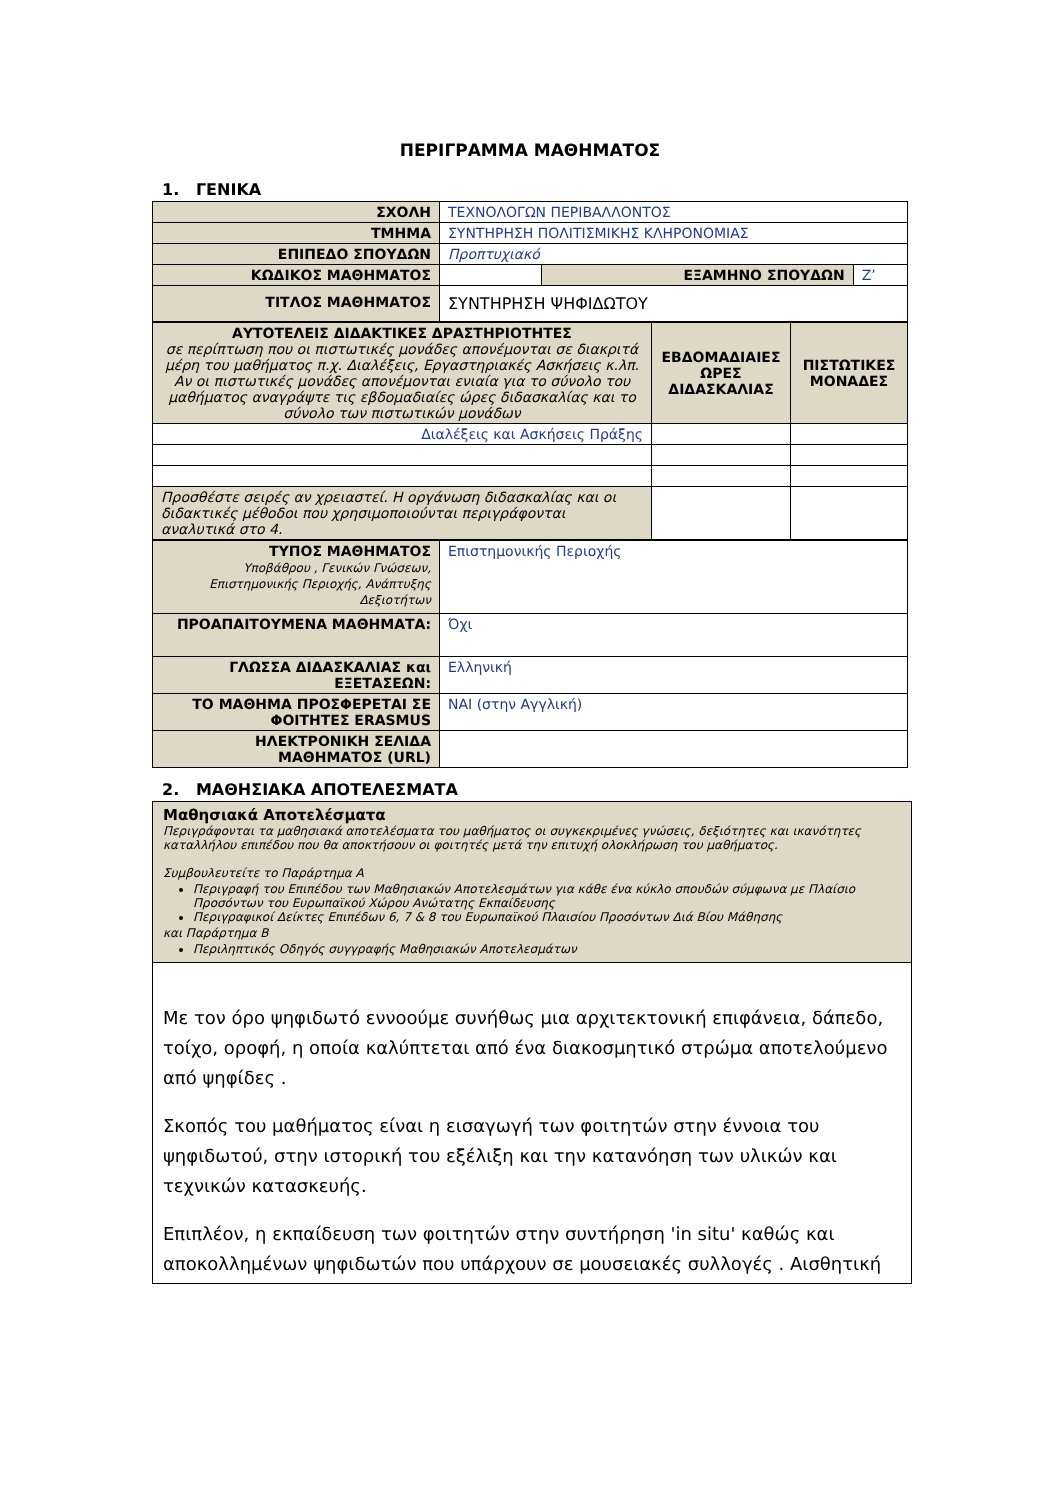ΠΕΡΙΓΡΑΜΜΑ ΜΑΘΗΜΑΤΟΣ
1. ΓΕΝΙΚΑ
| ΣΧΟΛΗ | ΤΕΧΝΟΛΟΓΩΝ ΠΕΡΙΒΑΛΛΟΝΤΟΣ | | |
| ΤΜΗΜΑ | ΣΥΝΤΗΡΗΣΗ ΠΟΛΙΤΙΣΜΙΚΗΣ ΚΛΗΡΟΝΟΜΙΑΣ | | |
| ΕΠΙΠΕΔΟ ΣΠΟΥΔΩΝ | Προπτυχιακό | | |
| ΚΩΔΙΚΟΣ ΜΑΘΗΜΑΤΟΣ | | ΕΞΑΜΗΝΟ ΣΠΟΥΔΩΝ | Ζ’ |
| ΤΙΤΛΟΣ ΜΑΘΗΜΑΤΟΣ | ΣΥΝΤΗΡΗΣΗ ΨΗΦΙΔΩΤΟΥ | | |
| ΑΥΤΟΤΕΛΕΙΣ ΔΙΔΑΚΤΙΚΕΣ ΔΡΑΣΤΗΡΙΟΤΗΤΕΣ σε περίπτωση που οι πιστωτικές μονάδες απονέμονται σε διακριτά μέρη του μαθήματος π.χ. Διαλέξεις, Εργαστηριακές Ασκήσεις κ.λπ. Αν οι πιστωτικές μονάδες απονέμονται ενιαία για το σύνολο του μαθήματος αναγράψτε τις εβδομαδιαίες ώρες διδασκαλίας και το σύνολο των πιστωτικών μονάδων | ΕΒΔΟΜΑΔΙΑΙΕΣ ΩΡΕΣ ΔΙΔΑΣΚΑΛΙΑΣ | ΠΙΣΤΩΤΙΚΕΣ ΜΟΝΑΔΕΣ |
| Διαλέξεις και Ασκήσεις Πράξης | | |
| Προσθέστε σειρές αν χρειαστεί. Η οργάνωση διδασκαλίας και οι διδακτικές μέθοδοι που χρησιμοποιούνται περιγράφονται αναλυτικά στο 4. | | |
| ΤΥΠΟΣ ΜΑΘΗΜΑΤΟΣ Υποβάθρου , Γενικών Γνώσεων, Επιστημονικής Περιοχής, Ανάπτυξης Δεξιοτήτων | Επιστημονικής Περιοχής |
| ΠΡΟΑΠΑΙΤΟΥΜΕΝΑ ΜΑΘΗΜΑΤΑ: | Όχι |
| ΓΛΩΣΣΑ ΔΙΔΑΣΚΑΛΙΑΣ και ΕΞΕΤΑΣΕΩΝ: | Ελληνική |
| ΤΟ ΜΑΘΗΜΑ ΠΡΟΣΦΕΡΕΤΑΙ ΣΕ ΦΟΙΤΗΤΕΣ ERASMUS | ΝΑΙ (στην Αγγλική) |
| ΗΛΕΚΤΡΟΝΙΚΗ ΣΕΛΙΔΑ ΜΑΘΗΜΑΤΟΣ (URL) | |
2. ΜΑΘΗΣΙΑΚΑ ΑΠΟΤΕΛΕΣΜΑΤΑ
Μαθησιακά Αποτελέσματα
Περιγράφονται τα μαθησιακά αποτελέσματα του μαθήματος οι συγκεκριμένες γνώσεις, δεξιότητες και ικανότητες καταλλήλου επιπέδου που θα αποκτήσουν οι φοιτητές μετά την επιτυχή ολοκλήρωση του μαθήματος.
Συμβουλευτείτε το Παράρτημα Α
Περιγραφή του Επιπέδου των Μαθησιακών Αποτελεσμάτων για κάθε ένα κύκλο σπουδών σύμφωνα με Πλαίσιο Προσόντων του Ευρωπαϊκού Χώρου Ανώτατης Εκπαίδευσης
Περιγραφικοί Δείκτες Επιπέδων 6, 7 & 8 του Ευρωπαϊκού Πλαισίου Προσόντων Διά Βίου Μάθησης
και Παράρτημα Β
Περιληπτικός Οδηγός συγγραφής Μαθησιακών Αποτελεσμάτων
Με τον όρο ψηφιδωτό εννοούμε συνήθως μια αρχιτεκτονική επιφάνεια, δάπεδο, τοίχο, οροφή, η οποία καλύπτεται από ένα διακοσμητικό στρώμα αποτελούμενο από ψηφίδες .
Σκοπός του μαθήματος είναι η εισαγωγή των φοιτητών στην έννοια του ψηφιδωτού, στην ιστορική του εξέλιξη και την κατανόηση των υλικών και τεχνικών κατασκευής.
Επιπλέον, η εκπαίδευση των φοιτητών στην συντήρηση 'in situ' καθώς και αποκολλημένων ψηφιδωτών που υπάρχουν σε μουσειακές συλλογές . Αισθητική